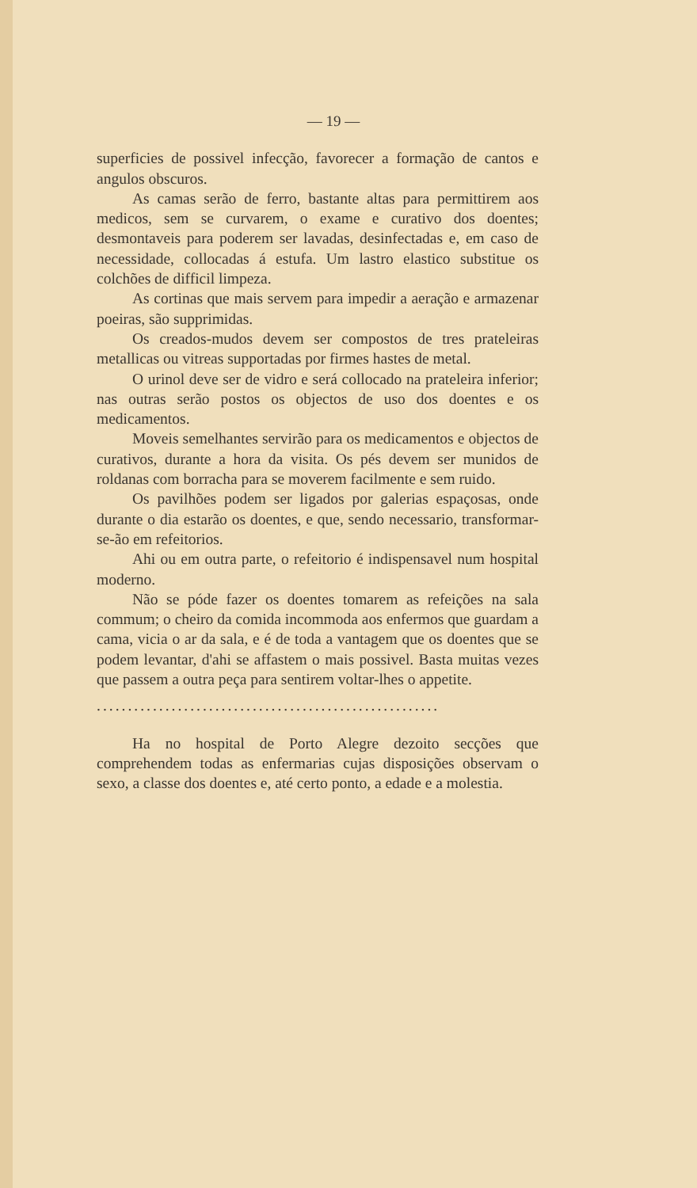— 19 —
superficies de possivel infecção, favorecer a formação de cantos e angulos obscuros.
As camas serão de ferro, bastante altas para permittirem aos medicos, sem se curvarem, o exame e curativo dos doentes; desmontaveis para poderem ser lavadas, desinfectadas e, em caso de necessidade, collocadas á estufa. Um lastro elastico substitue os colchões de difficil limpeza.
As cortinas que mais servem para impedir a aeração e armazenar poeiras, são supprimidas.
Os creados-mudos devem ser compostos de tres prateleiras metallicas ou vitreas supportadas por firmes hastes de metal.
O urinol deve ser de vidro e será collocado na prateleira inferior; nas outras serão postos os objectos de uso dos doentes e os medicamentos.
Moveis semelhantes servirão para os medicamentos e objectos de curativos, durante a hora da visita. Os pés devem ser munidos de roldanas com borracha para se moverem facilmente e sem ruido.
Os pavilhões podem ser ligados por galerias espaçosas, onde durante o dia estarão os doentes, e que, sendo necessario, transformar-se-ão em refeitorios.
Ahi ou em outra parte, o refeitorio é indispensavel num hospital moderno.
Não se póde fazer os doentes tomarem as refeições na sala commum; o cheiro da comida incommoda aos enfermos que guardam a cama, vicia o ar da sala, e é de toda a vantagem que os doentes que se podem levantar, d'ahi se affastem o mais possivel. Basta muitas vezes que passem a outra peça para sentirem voltar-lhes o appetite.
.......................................................
Ha no hospital de Porto Alegre dezoito secções que comprehendem todas as enfermarias cujas disposições observam o sexo, a classe dos doentes e, até certo ponto, a edade e a molestia.